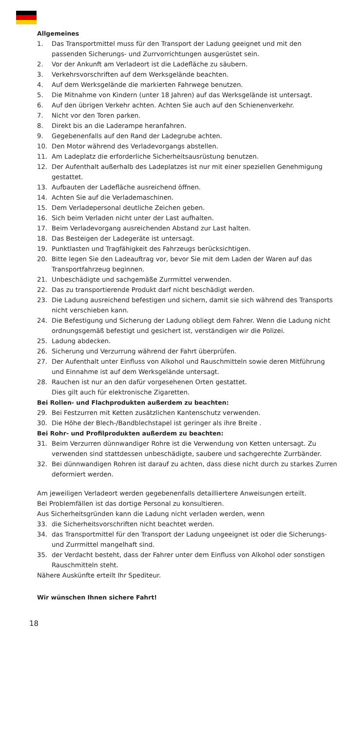Allgemeines
1. Das Transportmittel muss für den Transport der Ladung geeignet und mit den passenden Sicherungs- und Zurrvorrichtungen ausgerüstet sein.
2. Vor der Ankunft am Verladeort ist die Ladefläche zu säubern.
3. Verkehrsvorschriften auf dem Werksgelände beachten.
4. Auf dem Werksgelände die markierten Fahrwege benutzen.
5. Die Mitnahme von Kindern (unter 18 Jahren) auf das Werksgelände ist untersagt.
6. Auf den übrigen Verkehr achten. Achten Sie auch auf den Schienenverkehr.
7. Nicht vor den Toren parken.
8. Direkt bis an die Laderampe heranfahren.
9. Gegebenenfalls auf den Rand der Ladegrube achten.
10. Den Motor während des Verladevorgangs abstellen.
11. Am Ladeplatz die erforderliche Sicherheitsausrüstung benutzen.
12. Der Aufenthalt außerhalb des Ladeplatzes ist nur mit einer speziellen Genehmigung gestattet.
13. Aufbauten der Ladefläche ausreichend öffnen.
14. Achten Sie auf die Verlademaschinen.
15. Dem Verladepersonal deutliche Zeichen geben.
16. Sich beim Verladen nicht unter der Last aufhalten.
17. Beim Verladevorgang ausreichenden Abstand zur Last halten.
18. Das Besteigen der Ladegeräte ist untersagt.
19. Punktlasten und Tragfähigkeit des Fahrzeugs berücksichtigen.
20. Bitte legen Sie den Ladeauftrag vor, bevor Sie mit dem Laden der Waren auf das Transportfahrzeug beginnen.
21. Unbeschädigte und sachgemäße Zurrmittel verwenden.
22. Das zu transportierende Produkt darf nicht beschädigt werden.
23. Die Ladung ausreichend befestigen und sichern, damit sie sich während des Transports nicht verschieben kann.
24. Die Befestigung und Sicherung der Ladung obliegt dem Fahrer. Wenn die Ladung nicht ordnungsgemäß befestigt und gesichert ist, verständigen wir die Polizei.
25. Ladung abdecken.
26. Sicherung und Verzurrung während der Fahrt überprüfen.
27. Der Aufenthalt unter Einfluss von Alkohol und Rauschmitteln sowie deren Mitführung und Einnahme ist auf dem Werksgelände untersagt.
28. Rauchen ist nur an den dafür vorgesehenen Orten gestattet.
Dies gilt auch für elektronische Zigaretten.
Bei Rollen- und Flachprodukten außerdem zu beachten:
29. Bei Festzurren mit Ketten zusätzlichen Kantenschutz verwenden.
30. Die Höhe der Blech-/Bandblechstapel ist geringer als ihre Breite .
Bei Rohr- und Profilprodukten außerdem zu beachten:
31. Beim Verzurren dünnwandiger Rohre ist die Verwendung von Ketten untersagt. Zu verwenden sind stattdessen unbeschädigte, saubere und sachgerechte Zurrbänder.
32. Bei dünnwandigen Rohren ist darauf zu achten, dass diese nicht durch zu starkes Zurren deformiert werden.
Am jeweiligen Verladeort werden gegebenenfalls detailliertere Anweisungen erteilt.
Bei Problemfällen ist das dortige Personal zu konsultieren.
Aus Sicherheitsgründen kann die Ladung nicht verladen werden, wenn
33. die Sicherheitsvorschriften nicht beachtet werden.
34. das Transportmittel für den Transport der Ladung ungeeignet ist oder die Sicherungs- und Zurrmittel mangelhaft sind.
35. der Verdacht besteht, dass der Fahrer unter dem Einfluss von Alkohol oder sonstigen Rauschmitteln steht.
Nähere Auskünfte erteilt Ihr Spediteur.
Wir wünschen Ihnen sichere Fahrt!
18